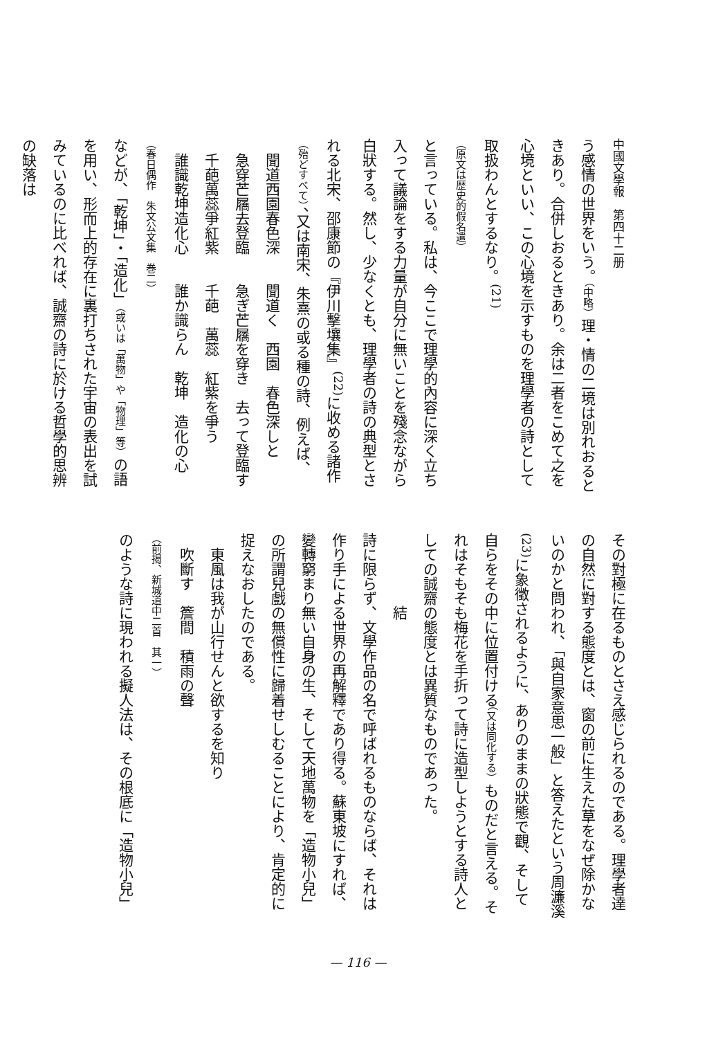中國文學報　第四十二册
う感情の世界をいう。（中略）理・情の二境は別れおるときあり。合併しおるときあり。余は二者をこめて之を心境といい、この心境を示すものを理學者の詩として取扱わんとするなり。<sup>(21)</sup>
（原文は歴史的假名遣）
と言っている。私は、今ここで理學的內容に深く立ち入って議論をする力量が自分に無いことを殘念ながら白狀する。然し、少なくとも、理學者の詩の典型とされる北宋、邵康節の『伊川擊壤集』<sup>(22)</sup>に收める諸作（殆どすべて）、又は南宋、朱熹の或る種の詩、例えば、
　聞道西園春色深　　聞道く　西園　春色深しと
　急穿芒屩去登臨　　急ぎ芒屩を穿き　去って登臨す
　千葩萬蕊爭紅紫　　千葩　萬蕊　紅紫を爭う
　誰識乾坤造化心　　誰か識らん　乾坤　造化の心
（春日偶作　朱文公文集　巻二）
などが、「乾坤」・「造化」（或いは「萬物」や「物理」等）の語を用い、形而上的存在に裏打ちされた宇宙の表出を試みているのに比べれば、誠齋の詩に於ける哲學的思辨の缺落は
その對極に在るものとさえ感じられるのである。理學者達の自然に對する態度とは、窗の前に生えた草をなぜ除かないのかと問われ、「與自家意思一般」と答えたという周濂溪<sup>(23)</sup>に象徵されるように、ありのままの狀態で觀、そして自らをその中に位置付ける（又は同化する）ものだと言える。それはそもそも梅花を手折って詩に造型しようとする詩人としての誠齋の態度とは異質なものであった。
　　　　　結
詩に限らず、文學作品の名で呼ばれるものならば、それは作り手による世界の再解釋であり得る。蘇東坡にすれば、變轉窮まり無い自身の生、そして天地萬物を「造物小兒」の所謂兒戲の無償性に歸着せしむることにより、肯定的に捉えなおしたのである。
　東風は我が山行せんと欲するを知り
　吹斷す　簷間　積雨の聲
（前揭、新城道中二首　其一）
のような詩に現われる擬人法は、その根底に「造物小兒」
— 116 —